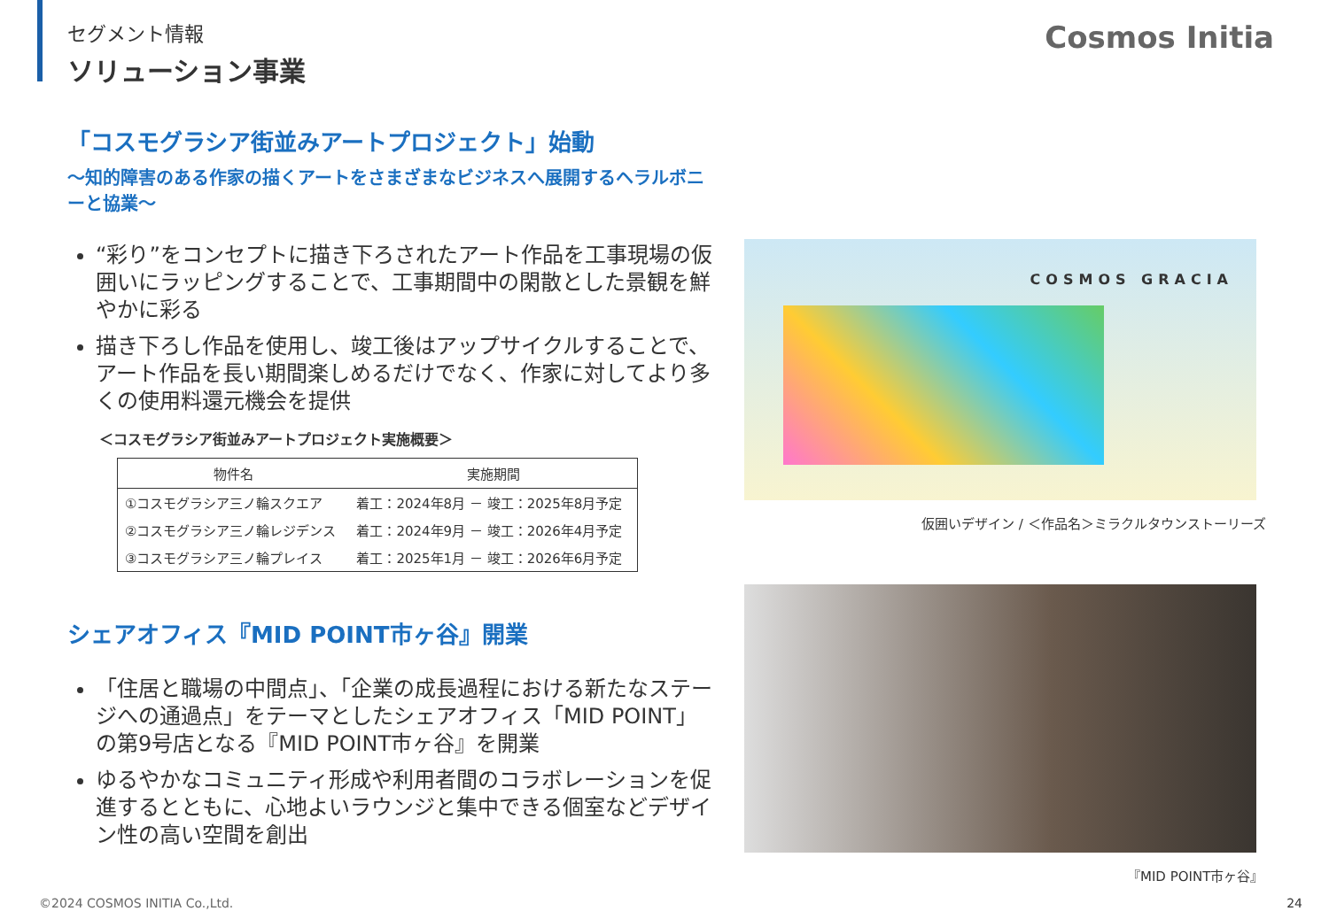セグメント情報
ソリューション事業
Cosmos Initia
「コスモグラシア街並みアートプロジェクト」始動
～知的障害のある作家の描くアートをさまざまなビジネスへ展開するヘラルボニーと協業～
“彩り”をコンセプトに描き下ろされたアート作品を工事現場の仮囲いにラッピングすることで、工事期間中の閑散とした景観を鮮やかに彩る
描き下ろし作品を使用し、竣工後はアップサイクルすることで、アート作品を長い期間楽しめるだけでなく、作家に対してより多くの使用料還元機会を提供
＜コスモグラシア街並みアートプロジェクト実施概要＞
| 物件名 | 実施期間 |
| --- | --- |
| ①コスモグラシア三ノ輪スクエア | 着工：2024年8月 － 竣工：2025年8月予定 |
| ②コスモグラシア三ノ輪レジデンス | 着工：2024年9月 － 竣工：2026年4月予定 |
| ③コスモグラシア三ノ輪プレイス | 着工：2025年1月 － 竣工：2026年6月予定 |
シェアオフィス『MID POINT市ヶ谷』開業
「住居と職場の中間点」、「企業の成長過程における新たなステージへの通過点」をテーマとしたシェアオフィス「MID POINT」の第9号店となる『MID POINT市ヶ谷』を開業
ゆるやかなコミュニティ形成や利用者間のコラボレーションを促進するとともに、心地よいラウンジと集中できる個室などデザイン性の高い空間を創出
COSMOS GRACIA
仮囲いデザイン / ＜作品名＞ミラクルタウンストーリーズ
『MID POINT市ヶ谷』
©2024 COSMOS INITIA Co.,Ltd. 24